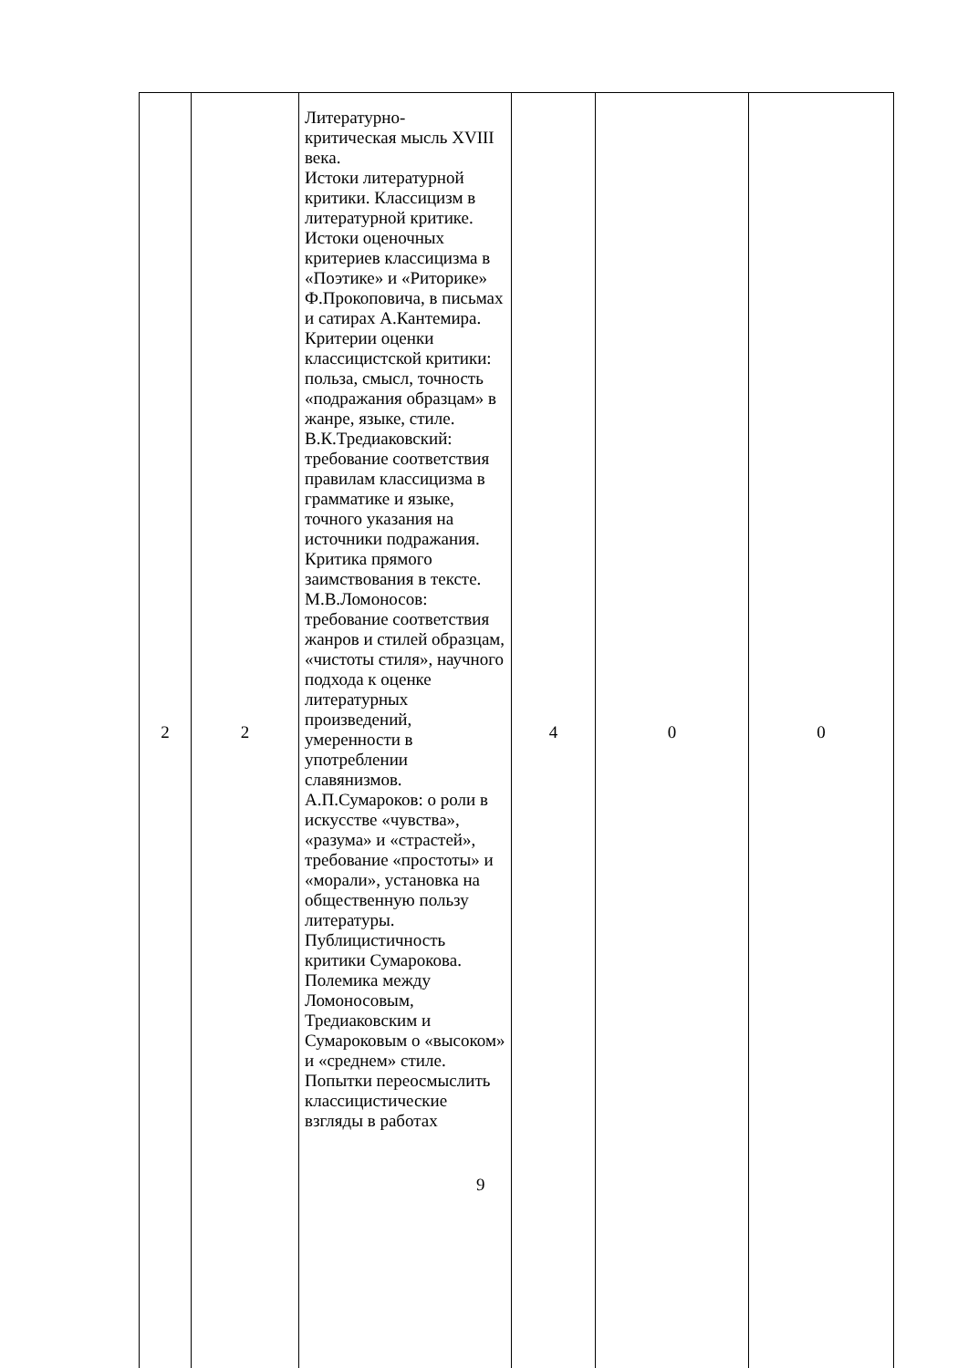| 2 | 2 | Литературно- критическая мысль XVIII века. Истоки литературной критики. Классицизм в литературной критике. Истоки оценочных критериев классицизма в «Поэтике» и «Риторике» Ф.Прокоповича, в письмах и сатирах А.Кантемира. Критерии оценки классицистской критики: польза, смысл, точность «подражания образцам» в жанре, языке, стиле. В.К.Тредиаковский: требование соответствия правилам классицизма в грамматике и языке, точного указания на источники подражания. Критика прямого заимствования в тексте. М.В.Ломоносов: требование соответствия жанров и стилей образцам, «чистоты стиля», научного подхода к оценке литературных произведений, умеренности в употреблении славянизмов. А.П.Сумароков: о роли в искусстве «чувства», «разума» и «страстей», требование «простоты» и «морали», установка на общественную пользу литературы. Публицистичность критики Сумарокова. Полемика между Ломоносовым, Тредиаковским и Сумароковым о «высоком» и «среднем» стиле. Попытки переосмыслить классицистические взгляды в работах | 4 | 0 | 0 |
9